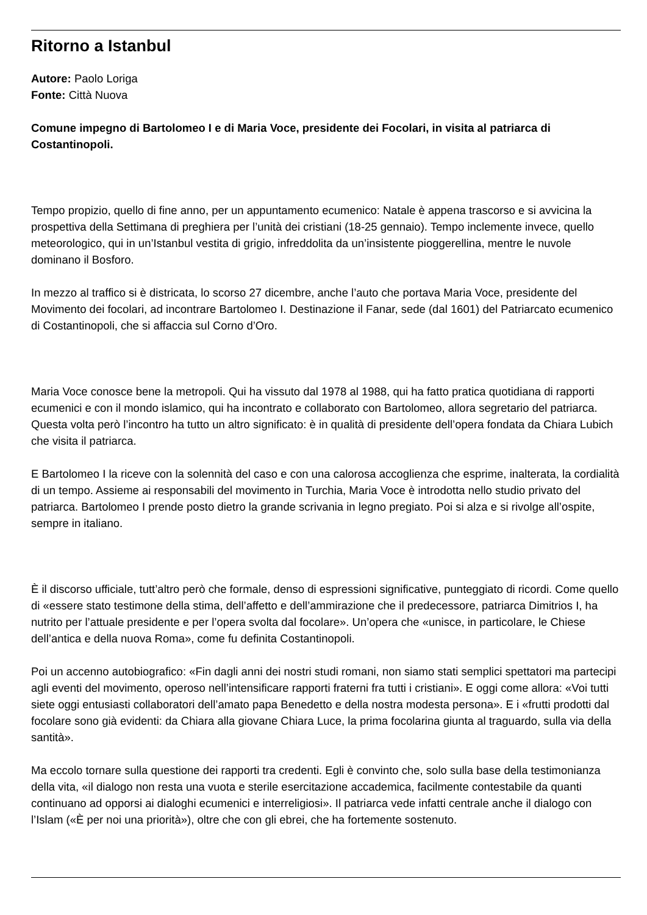Ritorno a Istanbul
Autore: Paolo Loriga
Fonte: Città Nuova
Comune impegno di Bartolomeo I e di Maria Voce, presidente dei Focolari, in visita al patriarca di Costantinopoli.
Tempo propizio, quello di fine anno, per un appuntamento ecumenico: Natale è appena trascorso e si avvicina la prospettiva della Settimana di preghiera per l’unità dei cristiani (18-25 gennaio). Tempo inclemente invece, quello meteorologico, qui in un’Istanbul vestita di grigio, infreddolita da un’insistente pioggerellina, mentre le nuvole dominano il Bosforo.
In mezzo al traffico si è districata, lo scorso 27 dicembre, anche l’auto che portava Maria Voce, presidente del Movimento dei focolari, ad incontrare Bartolomeo I. Destinazione il Fanar, sede (dal 1601) del Patriarcato ecumenico di Costantinopoli, che si affaccia sul Corno d’Oro.
Maria Voce conosce bene la metropoli. Qui ha vissuto dal 1978 al 1988, qui ha fatto pratica quotidiana di rapporti ecumenici e con il mondo islamico, qui ha incontrato e collaborato con Bartolomeo, allora segretario del patriarca. Questa volta però l’incontro ha tutto un altro significato: è in qualità di presidente dell’opera fondata da Chiara Lubich che visita il patriarca.
E Bartolomeo I la riceve con la solennità del caso e con una calorosa accoglienza che esprime, inalterata, la cordialità di un tempo. Assieme ai responsabili del movimento in Turchia, Maria Voce è introdotta nello studio privato del patriarca. Bartolomeo I prende posto dietro la grande scrivania in legno pregiato. Poi si alza e si rivolge all’ospite, sempre in italiano.
È il discorso ufficiale, tutt’altro però che formale, denso di espressioni significative, punteggiato di ricordi. Come quello di «essere stato testimone della stima, dell’affetto e dell’ammirazione che il predecessore, patriarca Dimitrios I, ha nutrito per l’attuale presidente e per l’opera svolta dal focolare». Un’opera che «unisce, in particolare, le Chiese dell’antica e della nuova Roma», come fu definita Costantinopoli.
Poi un accenno autobiografico: «Fin dagli anni dei nostri studi romani, non siamo stati semplici spettatori ma partecipi agli eventi del movimento, operoso nell’intensificare rapporti fraterni fra tutti i cristiani». E oggi come allora: «Voi tutti siete oggi entusiasti collaboratori dell’amato papa Benedetto e della nostra modesta persona». E i «frutti prodotti dal focolare sono già evidenti: da Chiara alla giovane Chiara Luce, la prima focolarina giunta al traguardo, sulla via della santità».
Ma eccolo tornare sulla questione dei rapporti tra credenti. Egli è convinto che, solo sulla base della testimonianza della vita, «il dialogo non resta una vuota e sterile esercitazione accademica, facilmente contestabile da quanti continuano ad opporsi ai dialoghi ecumenici e interreligiosi». Il patriarca vede infatti centrale anche il dialogo con l’Islam («È per noi una priorità»), oltre che con gli ebrei, che ha fortemente sostenuto.